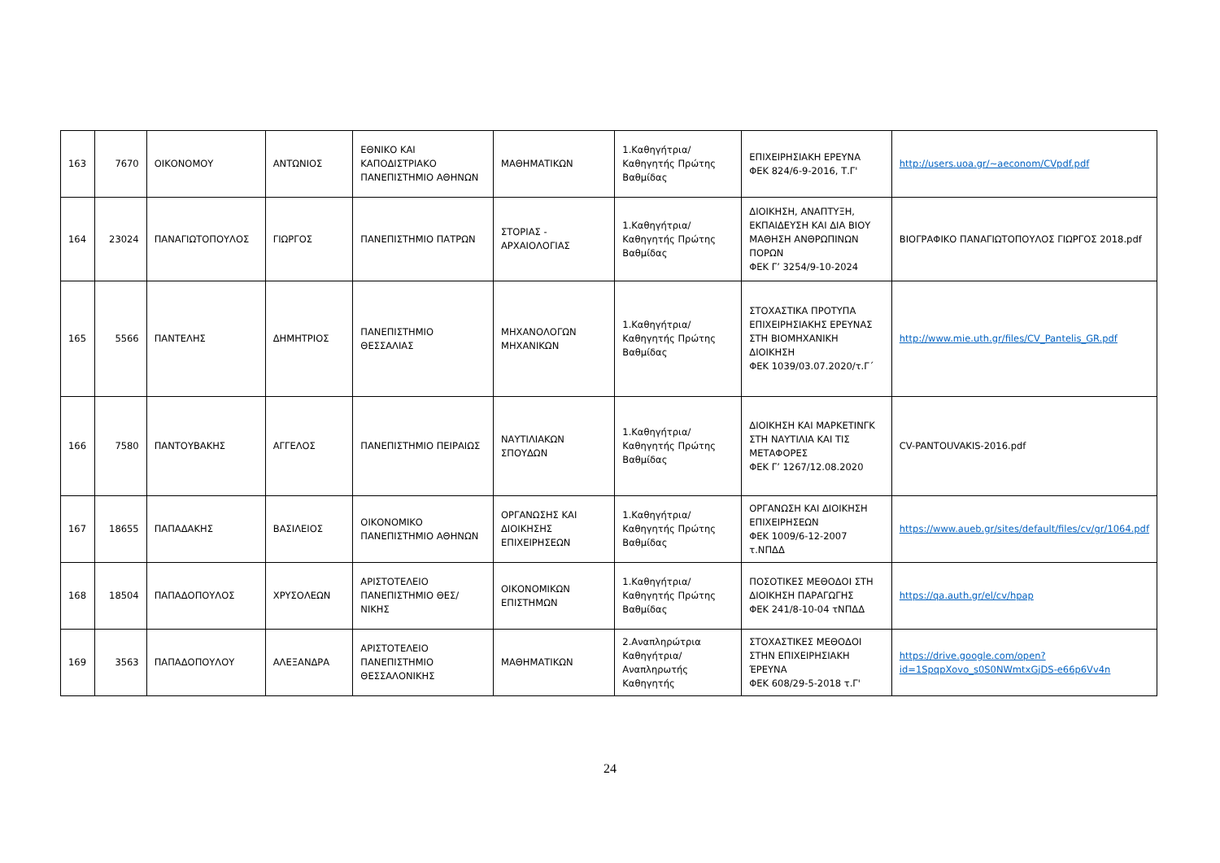| 163 | 7670 | ΟΙΚΟΝΟΜΟΥ | ΑΝΤΩΝΙΟΣ | ΕΘΝΙΚΟ ΚΑΙ ΚΑΠΟΔΙΣΤΡΙΑΚΟ ΠΑΝΕΠΙΣΤΗΜΙΟ ΑΘΗΝΩΝ | ΜΑΘΗΜΑΤΙΚΩΝ | 1.Καθηγήτρια/Καθηγητής Πρώτης Βαθμίδας | ΕΠΙΧΕΙΡΗΣΙΑΚΗ ΕΡΕΥΝΑ ΦΕΚ 824/6-9-2016, Τ.Γ' | http://users.uoa.gr/~aeconom/CVpdf.pdf |
| 164 | 23024 | ΠΑΝΑΓΙΩΤΟΠΟΥΛΟΣ | ΓΙΩΡΓΟΣ | ΠΑΝΕΠΙΣΤΗΜΙΟ ΠΑΤΡΩΝ | ΣΤΟΡΙΑΣ - ΑΡΧΑΙΟΛΟΓΙΑΣ | 1.Καθηγήτρια/Καθηγητής Πρώτης Βαθμίδας | ΔΙΟΙΚΗΣΗ, ΑΝΑΠΤΥΞΗ, ΕΚΠΑΙΔΕΥΣΗ ΚΑΙ ΔΙΑ ΒΙΟΥ ΜΑΘΗΣΗ ΑΝΘΡΩΠΙΝΩΝ ΠΟΡΩΝ ΦΕΚ Γ’ 3254/9-10-2024 | ΒΙΟΓΡΑΦΙΚΟ ΠΑΝΑΓΙΩΤΟΠΟΥΛΟΣ ΓΙΩΡΓΟΣ 2018.pdf |
| 165 | 5566 | ΠΑΝΤΕΛΗΣ | ΔΗΜΗΤΡΙΟΣ | ΠΑΝΕΠΙΣΤΗΜΙΟ ΘΕΣΣΑΛΙΑΣ | ΜΗΧΑΝΟΛΟΓΩΝ ΜΗΧΑΝΙΚΩΝ | 1.Καθηγήτρια/Καθηγητής Πρώτης Βαθμίδας | ΣΤΟΧΑΣΤΙΚΑ ΠΡΟΤΥΠΑ ΕΠΙΧΕΙΡΗΣΙΑΚΗΣ ΕΡΕΥΝΑΣ ΣΤΗ ΒΙΟΜΗΧΑΝΙΚΗ ΔΙΟΙΚΗΣΗ ΦΕΚ 1039/03.07.2020/τ.Γ΄ | http://www.mie.uth.gr/files/CV_Pantelis_GR.pdf |
| 166 | 7580 | ΠΑΝΤΟΥΒΑΚΗΣ | ΑΓΓΕΛΟΣ | ΠΑΝΕΠΙΣΤΗΜΙΟ ΠΕΙΡΑΙΩΣ | ΝΑΥΤΙΛΙΑΚΩΝ ΣΠΟΥΔΩΝ | 1.Καθηγήτρια/Καθηγητής Πρώτης Βαθμίδας | ΔΙΟΙΚΗΣΗ ΚΑΙ ΜΑΡΚΕΤΙΝΓΚ ΣΤΗ ΝΑΥΤΙΛΙΑ ΚΑΙ ΤΙΣ ΜΕΤΑΦΟΡΕΣ ΦΕΚ Γ’ 1267/12.08.2020 | CV-PANTOUVAKIS-2016.pdf |
| 167 | 18655 | ΠΑΠΑΔΑΚΗΣ | ΒΑΣΙΛΕΙΟΣ | ΟΙΚΟΝΟΜΙΚΟ ΠΑΝΕΠΙΣΤΗΜΙΟ ΑΘΗΝΩΝ | ΟΡΓΑΝΩΣΗΣ ΚΑΙ ΔΙΟΙΚΗΣΗΣ ΕΠΙΧΕΙΡΗΣΕΩΝ | 1.Καθηγήτρια/Καθηγητής Πρώτης Βαθμίδας | ΟΡΓΑΝΩΣΗ ΚΑΙ ΔΙΟΙΚΗΣΗ ΕΠΙΧΕΙΡΗΣΕΩΝ ΦΕΚ 1009/6-12-2007 τ.ΝΠΔΔ | https://www.aueb.gr/sites/default/files/cv/gr/1064.pdf |
| 168 | 18504 | ΠΑΠΑΔΟΠΟΥΛΟΣ | ΧΡΥΣΟΛΕΩΝ | ΑΡΙΣΤΟΤΕΛΕΙΟ ΠΑΝΕΠΙΣΤΗΜΙΟ ΘΕΣ/ΝΙΚΗΣ | ΟΙΚΟΝΟΜΙΚΩΝ ΕΠΙΣΤΗΜΩΝ | 1.Καθηγήτρια/Καθηγητής Πρώτης Βαθμίδας | ΠΟΣΟΤΙΚΕΣ ΜΕΘΟΔΟΙ ΣΤΗ ΔΙΟΙΚΗΣΗ ΠΑΡΑΓΩΓΗΣ ΦΕΚ 241/8-10-04 τΝΠΔΔ | https://qa.auth.gr/el/cv/hpap |
| 169 | 3563 | ΠΑΠΑΔΟΠΟΥΛΟΥ | ΑΛΕΞΑΝΔΡΑ | ΑΡΙΣΤΟΤΕΛΕΙΟ ΠΑΝΕΠΙΣΤΗΜΙΟ ΘΕΣΣΑΛΟΝΙΚΗΣ | ΜΑΘΗΜΑΤΙΚΩΝ | 2.Αναπληρώτρια Καθηγήτρια/Αναπληρωτής Καθηγητής | ΣΤΟΧΑΣΤΙΚΕΣ ΜΕΘΟΔΟΙ ΣΤΗΝ ΕΠΙΧΕΙΡΗΣΙΑΚΗ ΈΡΕΥΝΑ ΦΕΚ 608/29-5-2018 τ.Γ' | https://drive.google.com/open?id=1SpqpXovo_s0S0NWmtxGjDS-e66p6Vv4n |
24